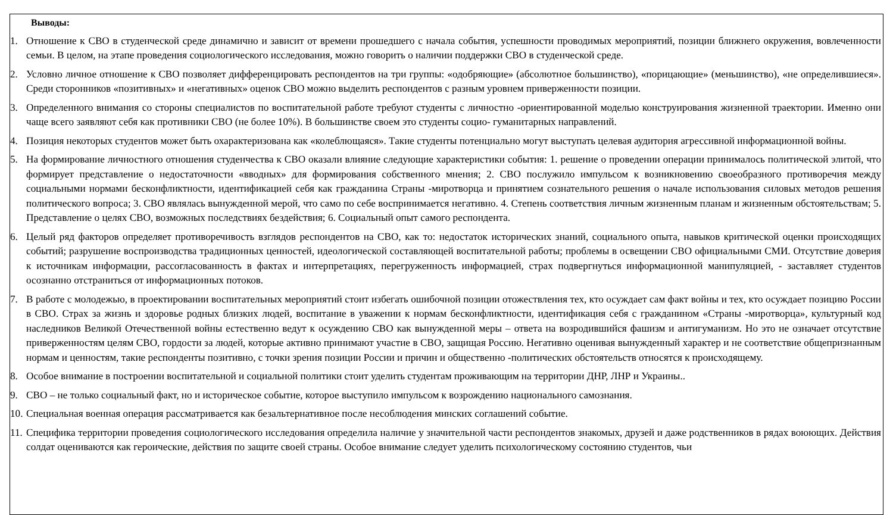Выводы:
1. Отношение к СВО в студенческой среде динамично и зависит от времени прошедшего с начала события, успешности проводимых мероприятий, позиции ближнего окружения, вовлеченности семьи. В целом, на этапе проведения социологического исследования, можно говорить о наличии поддержки СВО в студенческой среде.
2. Условно личное отношение к СВО позволяет дифференцировать респондентов на три группы: «одобряющие» (абсолютное большинство), «порицающие» (меньшинство), «не определившиеся». Среди сторонников «позитивных» и «негативных» оценок СВО можно выделить респондентов с разным уровнем приверженности позиции.
3. Определенного внимания со стороны специалистов по воспитательной работе требуют студенты с личностно -ориентированной моделью конструирования жизненной траектории. Именно они чаще всего заявляют себя как противники СВО (не более 10%). В большинстве своем это студенты социо- гуманитарных направлений.
4. Позиция некоторых студентов может быть охарактеризована как «колеблющаяся». Такие студенты потенциально могут выступать целевая аудитория агрессивной информационной войны.
5. На формирование личностного отношения студенчества к СВО оказали влияние следующие характеристики события: 1. решение о проведении операции принималось политической элитой, что формирует представление о недостаточности «вводных» для формирования собственного мнения; 2. СВО послужило импульсом к возникновению своеобразного противоречия между социальными нормами бесконфликтности, идентификацией себя как гражданина Страны -миротворца и принятием сознательного решения о начале использования силовых методов решения политического вопроса; 3. СВО являлась вынужденной мерой, что само по себе воспринимается негативно. 4. Степень соответствия личным жизненным планам и жизненным обстоятельствам; 5. Представление о целях СВО, возможных последствиях бездействия; 6. Социальный опыт самого респондента.
6. Целый ряд факторов определяет противоречивость взглядов респондентов на СВО, как то: недостаток исторических знаний, социального опыта, навыков критической оценки происходящих событий; разрушение воспроизводства традиционных ценностей, идеологической составляющей воспитательной работы; проблемы в освещении СВО официальными СМИ. Отсутствие доверия к источникам информации, рассогласованность в фактах и интерпретациях, перегруженность информацией, страх подвергнуться информационной манипуляцией, - заставляет студентов осознанно отстраниться от информационных потоков.
7. В работе с молодежью, в проектировании воспитательных мероприятий стоит избегать ошибочной позиции отожествления тех, кто осуждает сам факт войны и тех, кто осуждает позицию России в СВО. Страх за жизнь и здоровье родных близких людей, воспитание в уважении к нормам бесконфликтности, идентификация себя с гражданином «Страны -миротворца», культурный код наследников Великой Отечественной войны естественно ведут к осуждению СВО как вынужденной меры – ответа на возродившийся фашизм и антигуманизм. Но это не означает отсутствие приверженностям целям СВО, гордости за людей, которые активно принимают участие в СВО, защищая Россию. Негативно оценивая вынужденный характер и не соответствие общепризнанным нормам и ценностям, такие респонденты позитивно, с точки зрения позиции России и причин и общественно -политических обстоятельств относятся к происходящему.
8. Особое внимание в построении воспитательной и социальной политики стоит уделить студентам проживающим на территории ДНР, ЛНР и Украины..
9. СВО – не только социальный факт, но и историческое событие, которое выступило импульсом к возрождению национального самознания.
10.
Специальная военная операция рассматривается как безальтернативное после несоблюдения минских соглашений событие.
11.
Специфика территории проведения социологического исследования определила наличие у значительной части респондентов знакомых, друзей и даже родственников в рядах воюющих. Действия солдат оцениваются как героические, действия по защите своей страны. Особое внимание следует уделить психологическому состоянию студентов, чьи